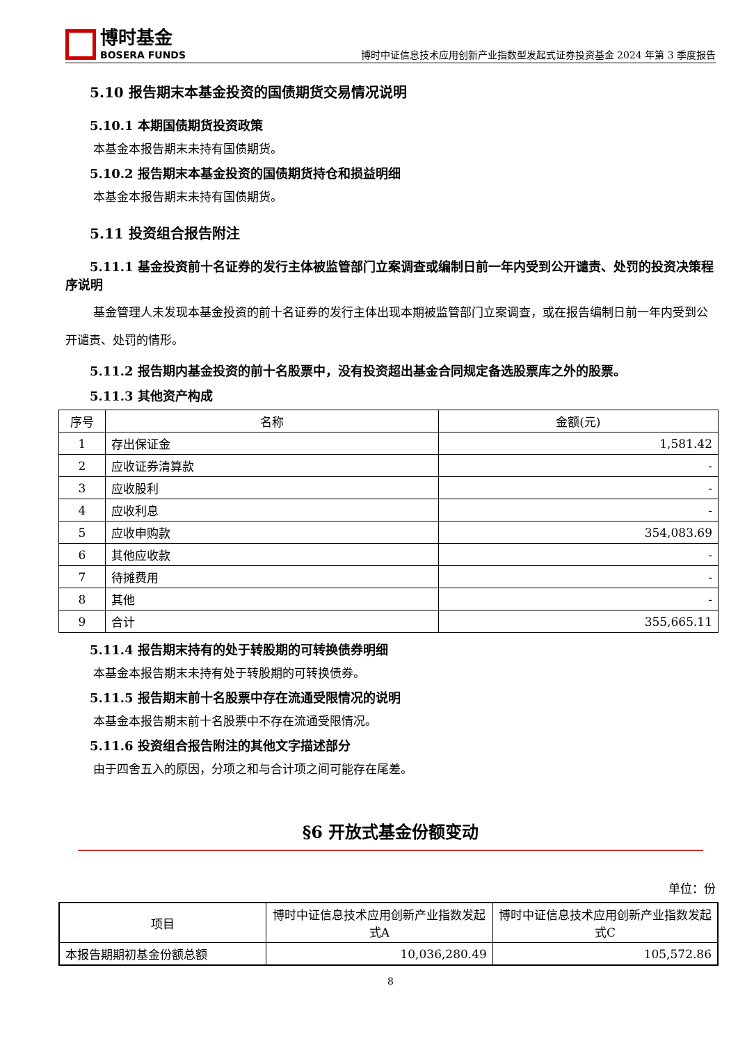博时基金
BOSERA FUNDS
博时中证信息技术应用创新产业指数型发起式证券投资基金 2024 年第 3 季度报告
5.10 报告期末本基金投资的国债期货交易情况说明
5.10.1 本期国债期货投资政策
本基金本报告期末未持有国债期货。
5.10.2 报告期末本基金投资的国债期货持仓和损益明细
本基金本报告期末未持有国债期货。
5.11 投资组合报告附注
5.11.1 基金投资前十名证券的发行主体被监管部门立案调查或编制日前一年内受到公开谴责、处罚的投资决策程序说明
基金管理人未发现本基金投资的前十名证券的发行主体出现本期被监管部门立案调查，或在报告编制日前一年内受到公开谴责、处罚的情形。
5.11.2 报告期内基金投资的前十名股票中，没有投资超出基金合同规定备选股票库之外的股票。
5.11.3 其他资产构成
| 序号 | 名称 | 金额(元) |
| --- | --- | --- |
| 1 | 存出保证金 | 1,581.42 |
| 2 | 应收证券清算款 | - |
| 3 | 应收股利 | - |
| 4 | 应收利息 | - |
| 5 | 应收申购款 | 354,083.69 |
| 6 | 其他应收款 | - |
| 7 | 待摊费用 | - |
| 8 | 其他 | - |
| 9 | 合计 | 355,665.11 |
5.11.4 报告期末持有的处于转股期的可转换债券明细
本基金本报告期末未持有处于转股期的可转换债券。
5.11.5 报告期末前十名股票中存在流通受限情况的说明
本基金本报告期末前十名股票中不存在流通受限情况。
5.11.6 投资组合报告附注的其他文字描述部分
由于四舍五入的原因，分项之和与合计项之间可能存在尾差。
§6 开放式基金份额变动
单位：份
| 项目 | 博时中证信息技术应用创新产业指数发起式A | 博时中证信息技术应用创新产业指数发起式C |
| --- | --- | --- |
| 本报告期期初基金份额总额 | 10,036,280.49 | 105,572.86 |
8